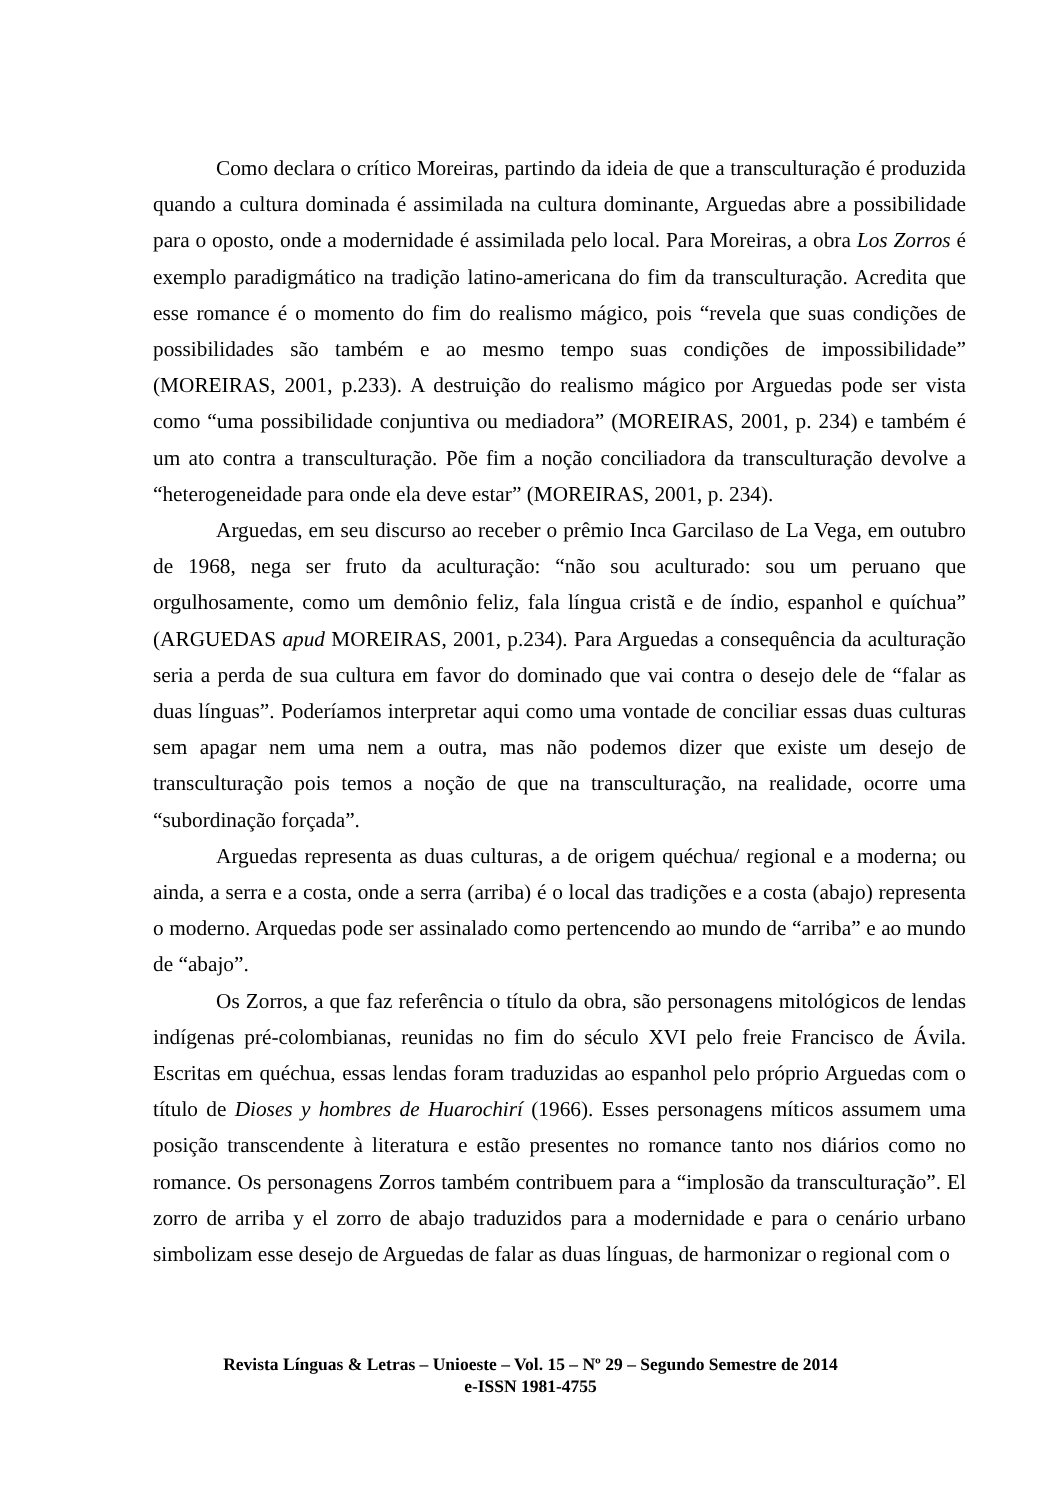Como declara o crítico Moreiras, partindo da ideia de que a transculturação é produzida quando a cultura dominada é assimilada na cultura dominante, Arguedas abre a possibilidade para o oposto, onde a modernidade é assimilada pelo local. Para Moreiras, a obra Los Zorros é exemplo paradigmático na tradição latino-americana do fim da transculturação. Acredita que esse romance é o momento do fim do realismo mágico, pois “revela que suas condições de possibilidades são também e ao mesmo tempo suas condições de impossibilidade” (MOREIRAS, 2001, p.233). A destruição do realismo mágico por Arguedas pode ser vista como “uma possibilidade conjuntiva ou mediadora” (MOREIRAS, 2001, p. 234) e também é um ato contra a transculturação. Põe fim a noção conciliadora da transculturação devolve a “heterogeneidade para onde ela deve estar” (MOREIRAS, 2001, p. 234).
Arguedas, em seu discurso ao receber o prêmio Inca Garcilaso de La Vega, em outubro de 1968, nega ser fruto da aculturação: “não sou aculturado: sou um peruano que orgulhosamente, como um demônio feliz, fala língua cristã e de índio, espanhol e quíchua” (ARGUEDAS apud MOREIRAS, 2001, p.234). Para Arguedas a consequência da aculturação seria a perda de sua cultura em favor do dominado que vai contra o desejo dele de “falar as duas línguas”. Poderíamos interpretar aqui como uma vontade de conciliar essas duas culturas sem apagar nem uma nem a outra, mas não podemos dizer que existe um desejo de transculturação pois temos a noção de que na transculturação, na realidade, ocorre uma “subordinação forçada”.
Arguedas representa as duas culturas, a de origem quéchua/ regional e a moderna; ou ainda, a serra e a costa, onde a serra (arriba) é o local das tradições e a costa (abajo) representa o moderno. Arquedas pode ser assinalado como pertencendo ao mundo de “arriba” e ao mundo de “abajo”.
Os Zorros, a que faz referência o título da obra, são personagens mitológicos de lendas indígenas pré-colombianas, reunidas no fim do século XVI pelo freie Francisco de Ávila. Escritas em quéchua, essas lendas foram traduzidas ao espanhol pelo próprio Arguedas com o título de Dioses y hombres de Huarochirí (1966). Esses personagens míticos assumem uma posição transcendente à literatura e estão presentes no romance tanto nos diários como no romance. Os personagens Zorros também contribuem para a “implosão da transculturação”. El zorro de arriba y el zorro de abajo traduzidos para a modernidade e para o cenário urbano simbolizam esse desejo de Arguedas de falar as duas línguas, de harmonizar o regional com o
Revista Línguas & Letras – Unioeste – Vol. 15 – Nº 29 – Segundo Semestre de 2014
e-ISSN 1981-4755